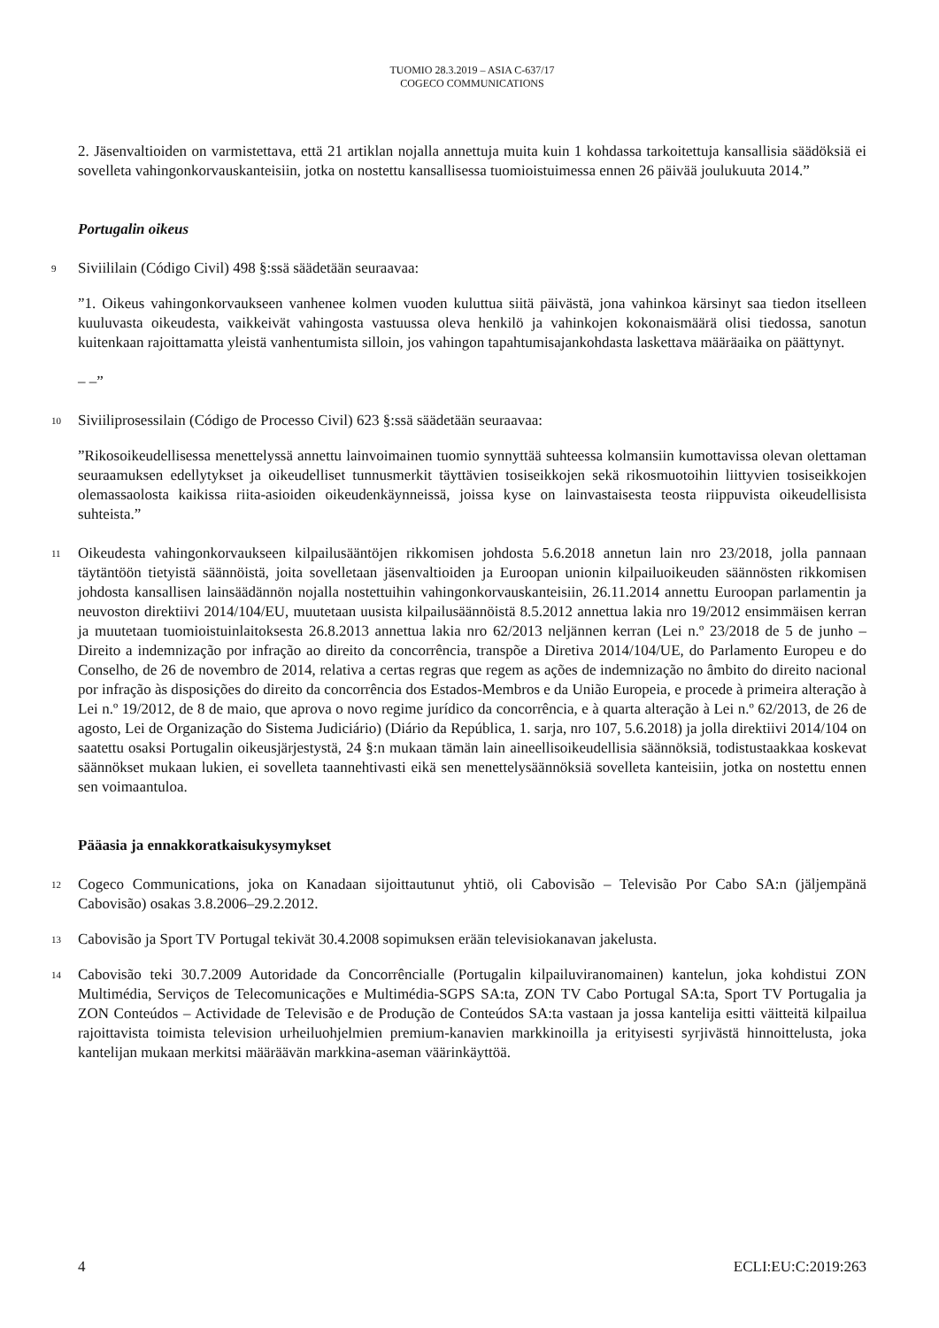TUOMIO 28.3.2019 – ASIA C-637/17
COGECO COMMUNICATIONS
2. Jäsenvaltioiden on varmistettava, että 21 artiklan nojalla annettuja muita kuin 1 kohdassa tarkoitettuja kansallisia säädöksiä ei sovelleta vahingonkorvauskanteisiin, jotka on nostettu kansallisessa tuomioistuimessa ennen 26 päivää joulukuuta 2014.”
Portugalin oikeus
9
Siviililain (Código Civil) 498 §:ssä säädetään seuraavaa:
”1. Oikeus vahingonkorvaukseen vanhenee kolmen vuoden kuluttua siitä päivästä, jona vahinkoa kärsinyt saa tiedon itselleen kuuluvasta oikeudesta, vaikkeivät vahingosta vastuussa oleva henkilö ja vahinkojen kokonaismäärä olisi tiedossa, sanotun kuitenkaan rajoittamatta yleistä vanhentumista silloin, jos vahingon tapahtumisajankohdasta laskettava määräaika on päättynyt.
– –”
10
Siviiliprosessilain (Código de Processo Civil) 623 §:ssä säädetään seuraavaa:
”Rikosoikeudellisessa menettelyssä annettu lainvoimainen tuomio synnyttää suhteessa kolmansiin kumottavissa olevan olettaman seuraamuksen edellytykset ja oikeudelliset tunnusmerkit täyttävien tosiseikkojen sekä rikosmuotoihin liittyvien tosiseikkojen olemassaolosta kaikissa riita-asioiden oikeudenkäynneissä, joissa kyse on lainvastaisesta teosta riippuvista oikeudellisista suhteista.”
11
Oikeudesta vahingonkorvaukseen kilpailusääntöjen rikkomisen johdosta 5.6.2018 annetun lain nro 23/2018, jolla pannaan täytäntöön tietyistä säännöistä, joita sovelletaan jäsenvaltioiden ja Euroopan unionin kilpailuoikeuden säännösten rikkomisen johdosta kansallisen lainsäädännön nojalla nostettuihin vahingonkorvauskanteisiin, 26.11.2014 annettu Euroopan parlamentin ja neuvoston direktiivi 2014/104/EU, muutetaan uusista kilpailusäännöistä 8.5.2012 annettua lakia nro 19/2012 ensimmäisen kerran ja muutetaan tuomioistuinlaitoksesta 26.8.2013 annettua lakia nro 62/2013 neljännen kerran (Lei n.º 23/2018 de 5 de junho – Direito a indemnização por infração ao direito da concorrência, transpõe a Diretiva 2014/104/UE, do Parlamento Europeu e do Conselho, de 26 de novembro de 2014, relativa a certas regras que regem as ações de indemnização no âmbito do direito nacional por infração às disposições do direito da concorrência dos Estados-Membros e da União Europeia, e procede à primeira alteração à Lei n.º 19/2012, de 8 de maio, que aprova o novo regime jurídico da concorrência, e à quarta alteração à Lei n.º 62/2013, de 26 de agosto, Lei de Organização do Sistema Judiciário) (Diário da República, 1. sarja, nro 107, 5.6.2018) ja jolla direktiivi 2014/104 on saatettu osaksi Portugalin oikeusjärjestystä, 24 §:n mukaan tämän lain aineellisoikeudellisia säännöksiä, todistustaakkaa koskevat säännökset mukaan lukien, ei sovelleta taannehtivasti eikä sen menettelysäännöksiä sovelleta kanteisiin, jotka on nostettu ennen sen voimaantuloa.
Pääasia ja ennakkoratkaisukysymykset
12
Cogeco Communications, joka on Kanadaan sijoittautunut yhtiö, oli Cabovisão – Televisão Por Cabo SA:n (jäljempänä Cabovisão) osakas 3.8.2006–29.2.2012.
13
Cabovisão ja Sport TV Portugal tekivät 30.4.2008 sopimuksen erään televisiokanavan jakelusta.
14
Cabovisão teki 30.7.2009 Autoridade da Concorrêncialle (Portugalin kilpailuviranomainen) kantelun, joka kohdistui ZON Multimédia, Serviços de Telecomunicações e Multimédia-SGPS SA:ta, ZON TV Cabo Portugal SA:ta, Sport TV Portugalia ja ZON Conteúdos – Actividade de Televisão e de Produção de Conteúdos SA:ta vastaan ja jossa kantelija esitti väitteitä kilpailua rajoittavista toimista television urheiluohjelmien premium-kanavien markkinoilla ja erityisesti syrjivästä hinnoittelusta, joka kantelijan mukaan merkitsi määräävän markkina-aseman väärinkäyttöä.
4 ECLI:EU:C:2019:263